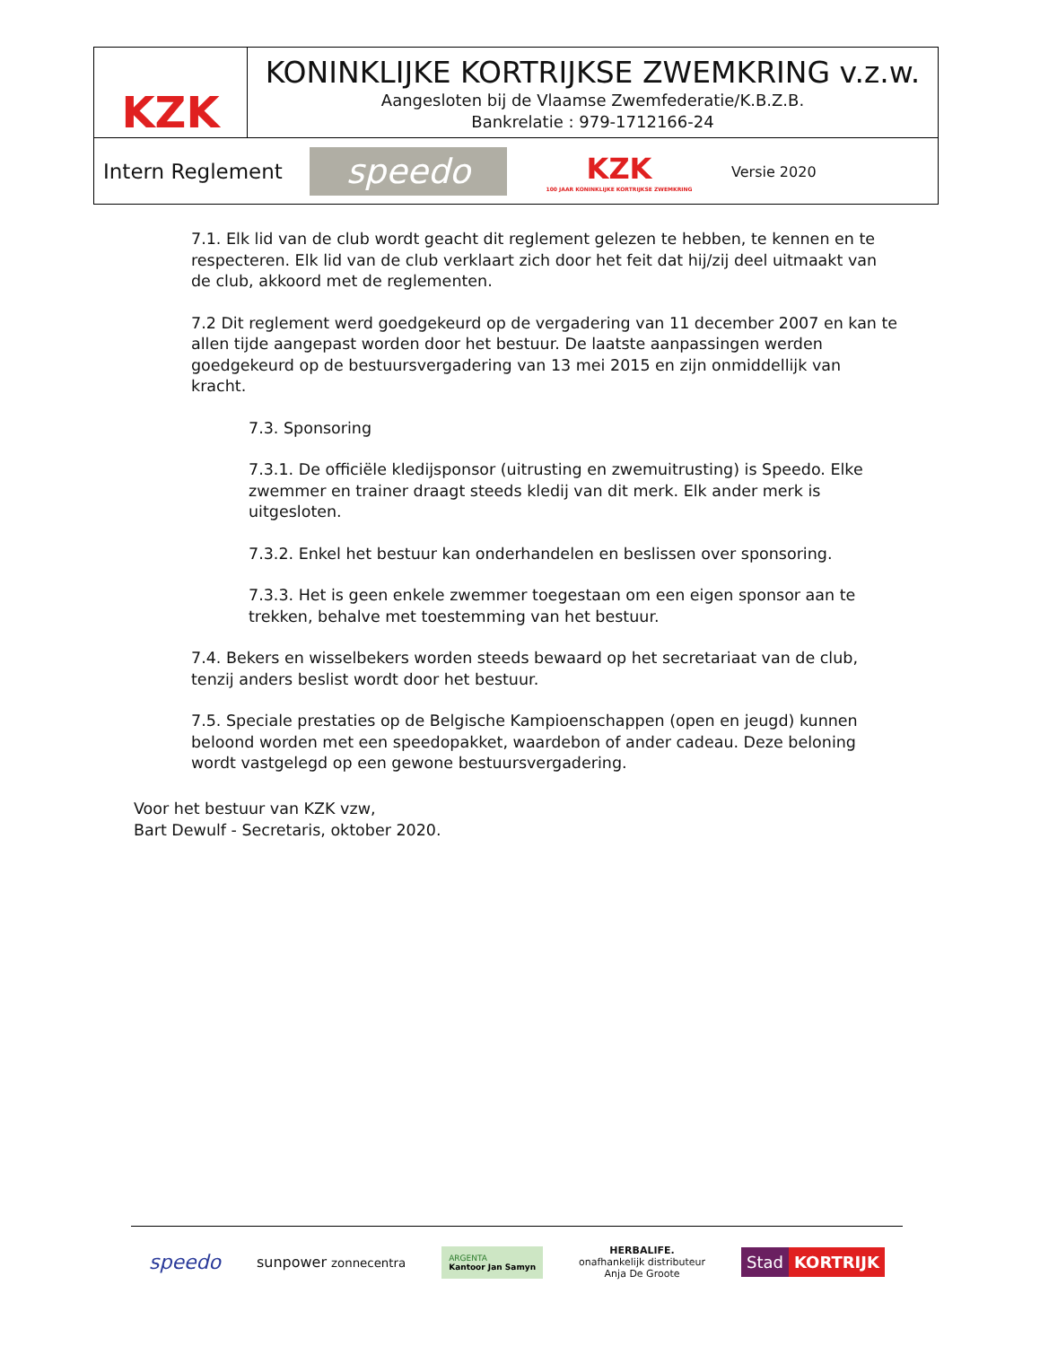KZK
KONINKLIJKE KORTRIJKSE ZWEMKRING v.z.w.
Aangesloten bij de Vlaamse Zwemfederatie/K.B.Z.B.
Bankrelatie : 979-1712166-24
Intern Reglement
speedo
KZK
100 JAAR KONINKLIJKE KORTRIJKSE ZWEMKRING
Versie 2020
7.1. Elk lid van de club wordt geacht dit reglement gelezen te hebben, te kennen en te respecteren. Elk lid van de club verklaart zich door het feit dat hij/zij deel uitmaakt van de club, akkoord met de reglementen.
7.2 Dit reglement werd goedgekeurd op de vergadering van 11 december 2007 en kan te allen tijde aangepast worden door het bestuur. De laatste aanpassingen werden goedgekeurd op de bestuursvergadering van 13 mei 2015 en zijn onmiddellijk van kracht.
7.3. Sponsoring
7.3.1. De officiële kledijsponsor (uitrusting en zwemuitrusting) is Speedo. Elke zwemmer en trainer draagt steeds kledij van dit merk. Elk ander merk is uitgesloten.
7.3.2. Enkel het bestuur kan onderhandelen en beslissen over sponsoring.
7.3.3. Het is geen enkele zwemmer toegestaan om een eigen sponsor aan te trekken, behalve met toestemming van het bestuur.
7.4. Bekers en wisselbekers worden steeds bewaard op het secretariaat van de club, tenzij anders beslist wordt door het bestuur.
7.5. Speciale prestaties op de Belgische Kampioenschappen (open en jeugd) kunnen beloond worden met een speedopakket, waardebon of ander cadeau. Deze beloning wordt vastgelegd op een gewone bestuursvergadering.
Voor het bestuur van KZK vzw,
Bart Dewulf - Secretaris, oktober 2020.
speedo sunpower zonnecentra ARGENTA
Kantoor Jan Samyn HERBALIFE.
onafhankelijk distributeur
Anja De Groote Stad KORTRIJK